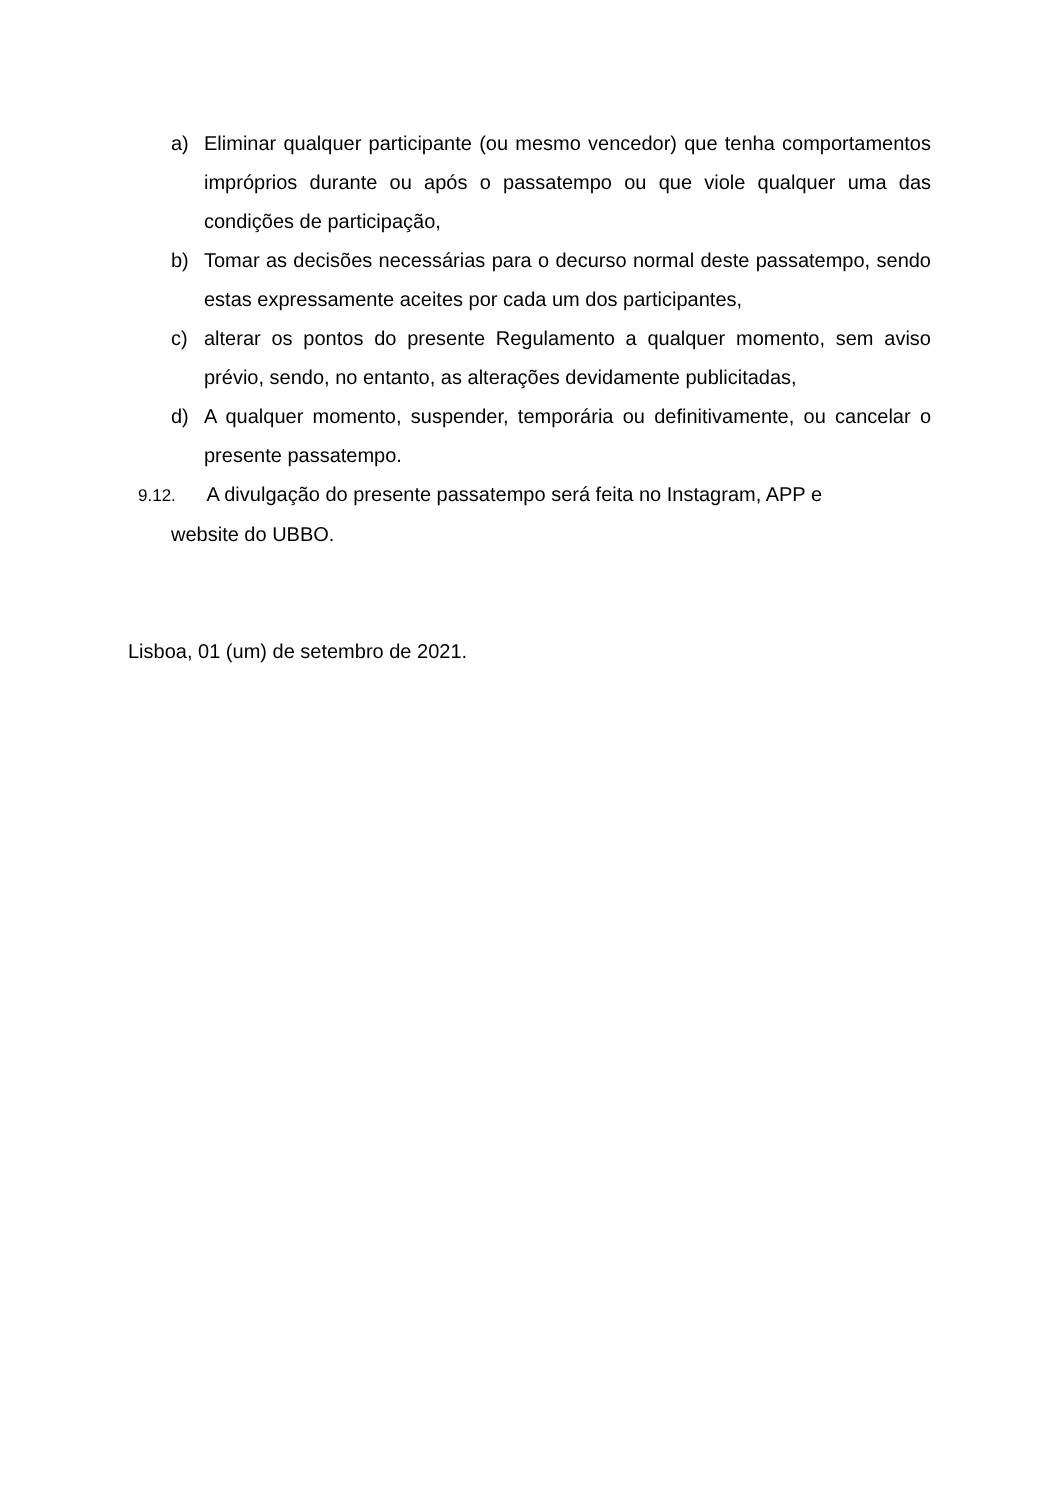a) Eliminar qualquer participante (ou mesmo vencedor) que tenha comportamentos impróprios durante ou após o passatempo ou que viole qualquer uma das condições de participação,
b) Tomar as decisões necessárias para o decurso normal deste passatempo, sendo estas expressamente aceites por cada um dos participantes,
c) alterar os pontos do presente Regulamento a qualquer momento, sem aviso prévio, sendo, no entanto, as alterações devidamente publicitadas,
d) A qualquer momento, suspender, temporária ou definitivamente, ou cancelar o presente passatempo.
9.12. A divulgação do presente passatempo será feita no Instagram, APP e
website do UBBO.
Lisboa, 01 (um) de setembro de 2021.